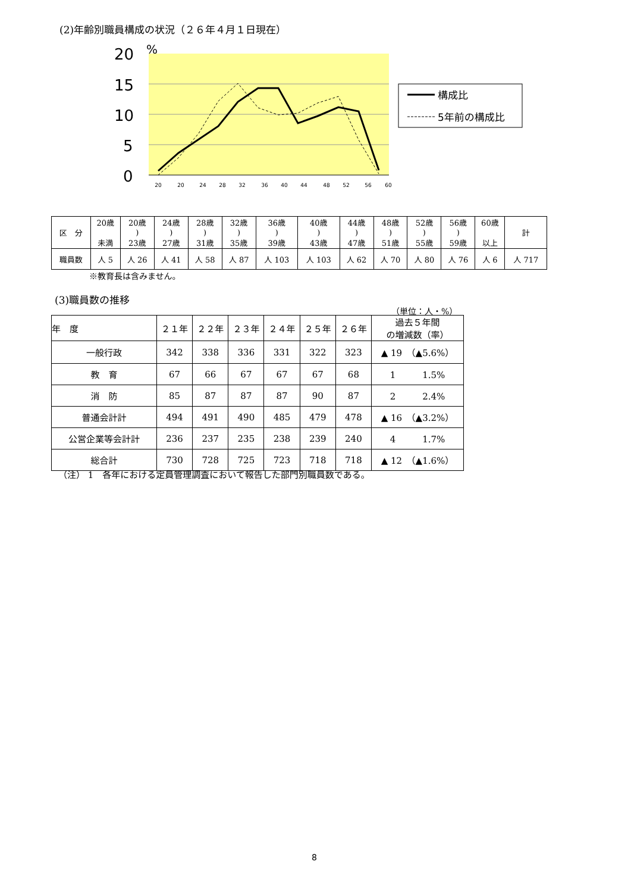(2)年齢別職員構成の状況（２６年４月１日現在）
20
15
10
5
0
%
20
20
24
28
32
36
40
44
48
52
56
60
構成比
5年前の構成比
| 区 分 | 20歳 未満 | 20歳 ) 23歳 | 24歳 ) 27歳 | 28歳 ) 31歳 | 32歳 ) 35歳 | 36歳 ) 39歳 | 40歳 ) 43歳 | 44歳 ) 47歳 | 48歳 ) 51歳 | 52歳 ) 55歳 | 56歳 ) 59歳 | 60歳 以上 | 計 |
| 職員数 | 人 5 | 人 26 | 人 41 | 人 58 | 人 87 | 人 103 | 人 103 | 人 62 | 人 70 | 人 80 | 人 76 | 人 6 | 人 717 |
※教育長は含みません。
(3)職員数の推移
（単位：人・%）
| 年 度 | ２１年 | ２２年 | ２３年 | ２４年 | ２５年 | ２６年 | 過去５年間 の増減数（率） |
| --- | --- | --- | --- | --- | --- | --- | --- |
| 一般行政 | 342 | 338 | 336 | 331 | 322 | 323 | ▲ 19 （▲5.6%） |
| 教 育 | 67 | 66 | 67 | 67 | 67 | 68 | 1 1.5% |
| 消 防 | 85 | 87 | 87 | 87 | 90 | 87 | 2 2.4% |
| 普通会計計 | 494 | 491 | 490 | 485 | 479 | 478 | ▲ 16 （▲3.2%） |
| 公営企業等会計計 | 236 | 237 | 235 | 238 | 239 | 240 | 4 1.7% |
| 総合計 | 730 | 728 | 725 | 723 | 718 | 718 | ▲ 12 （▲1.6%） |
（注） 1　各年における定員管理調査において報告した部門別職員数である。
8